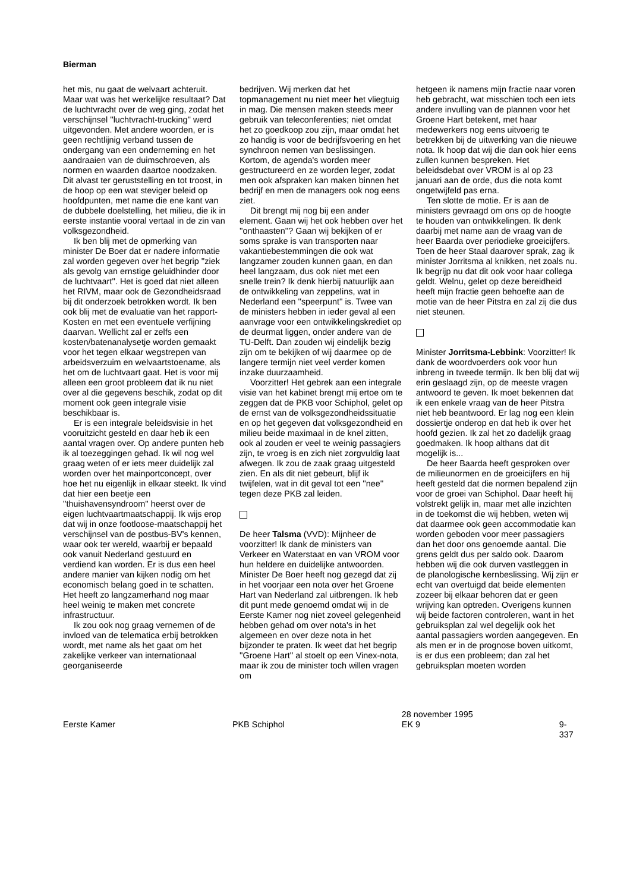Bierman
het mis, nu gaat de welvaart achteruit. Maar wat was het werkelijke resultaat? Dat de luchtvracht over de weg ging, zodat het verschijnsel ''luchtvracht-trucking'' werd uitgevonden. Met andere woorden, er is geen rechtlijnig verband tussen de ondergang van een onderneming en het aandraaien van de duimschroeven, als normen en waarden daartoe noodzaken. Dit alvast ter geruststelling en tot troost, in de hoop op een wat steviger beleid op hoofdpunten, met name die ene kant van de dubbele doelstelling, het milieu, die ik in eerste instantie vooral vertaal in de zin van volksgezondheid.
Ik ben blij met de opmerking van minister De Boer dat er nadere informatie zal worden gegeven over het begrip ''ziek als gevolg van ernstige geluidhinder door de luchtvaart''. Het is goed dat niet alleen het RIVM, maar ook de Gezondheidsraad bij dit onderzoek betrokken wordt. Ik ben ook blij met de evaluatie van het rapport-Kosten en met een eventuele verfijning daarvan. Wellicht zal er zelfs een kosten/batenanalysetje worden gemaakt voor het tegen elkaar wegstrepen van arbeidsverzuim en welvaartstoename, als het om de luchtvaart gaat. Het is voor mij alleen een groot probleem dat ik nu niet over al die gegevens beschik, zodat op dit moment ook geen integrale visie beschikbaar is.
Er is een integrale beleidsvisie in het vooruitzicht gesteld en daar heb ik een aantal vragen over. Op andere punten heb ik al toezeggingen gehad. Ik wil nog wel graag weten of er iets meer duidelijk zal worden over het mainportconcept, over hoe het nu eigenlijk in elkaar steekt. Ik vind dat hier een beetje een ''thuishavensyndroom'' heerst over de eigen luchtvaartmaatschappij. Ik wijs erop dat wij in onze footloose-maatschappij het verschijnsel van de postbus-BV's kennen, waar ook ter wereld, waarbij er bepaald ook vanuit Nederland gestuurd en verdiend kan worden. Er is dus een heel andere manier van kijken nodig om het economisch belang goed in te schatten. Het heeft zo langzamerhand nog maar heel weinig te maken met concrete infrastructuur.
Ik zou ook nog graag vernemen of de invloed van de telematica erbij betrokken wordt, met name als het gaat om het zakelijke verkeer van internationaal georganiseerde
bedrijven. Wij merken dat het topmanagement nu niet meer het vliegtuig in mag. Die mensen maken steeds meer gebruik van teleconferenties; niet omdat het zo goedkoop zou zijn, maar omdat het zo handig is voor de bedrijfsvoering en het synchroon nemen van beslissingen. Kortom, de agenda's worden meer gestructureerd en ze worden leger, zodat men ook afspraken kan maken binnen het bedrijf en men de managers ook nog eens ziet.
Dit brengt mij nog bij een ander element. Gaan wij het ook hebben over het ''onthaasten''? Gaan wij bekijken of er soms sprake is van transporten naar vakantiebestemmingen die ook wat langzamer zouden kunnen gaan, en dan heel langzaam, dus ook niet met een snelle trein? Ik denk hierbij natuurlijk aan de ontwikkeling van zeppelins, wat in Nederland een ''speerpunt'' is. Twee van de ministers hebben in ieder geval al een aanvrage voor een ontwikkelingskrediet op de deurmat liggen, onder andere van de TU-Delft. Dan zouden wij eindelijk bezig zijn om te bekijken of wij daarmee op de langere termijn niet veel verder komen inzake duurzaamheid.
Voorzitter! Het gebrek aan een integrale visie van het kabinet brengt mij ertoe om te zeggen dat de PKB voor Schiphol, gelet op de ernst van de volksgezondheidssituatie en op het gegeven dat volksgezondheid en milieu beide maximaal in de knel zitten, ook al zouden er veel te weinig passagiers zijn, te vroeg is en zich niet zorgvuldig laat afwegen. Ik zou de zaak graag uitgesteld zien. En als dit niet gebeurt, blijf ik twijfelen, wat in dit geval tot een ''nee'' tegen deze PKB zal leiden.
De heer Talsma (VVD): Mijnheer de voorzitter! Ik dank de ministers van Verkeer en Waterstaat en van VROM voor hun heldere en duidelijke antwoorden. Minister De Boer heeft nog gezegd dat zij in het voorjaar een nota over het Groene Hart van Nederland zal uitbrengen. Ik heb dit punt mede genoemd omdat wij in de Eerste Kamer nog niet zoveel gelegenheid hebben gehad om over nota's in het algemeen en over deze nota in het bijzonder te praten. Ik weet dat het begrip ''Groene Hart'' al stoelt op een Vinex-nota, maar ik zou de minister toch willen vragen om
hetgeen ik namens mijn fractie naar voren heb gebracht, wat misschien toch een iets andere invulling van de plannen voor het Groene Hart betekent, met haar medewerkers nog eens uitvoerig te betrekken bij de uitwerking van die nieuwe nota. Ik hoop dat wij die dan ook hier eens zullen kunnen bespreken. Het beleidsdebat over VROM is al op 23 januari aan de orde, dus die nota komt ongetwijfeld pas erna.
Ten slotte de motie. Er is aan de ministers gevraagd om ons op de hoogte te houden van ontwikkelingen. Ik denk daarbij met name aan de vraag van de heer Baarda over periodieke groeicijfers. Toen de heer Staal daarover sprak, zag ik minister Jorritsma al knikken, net zoals nu. Ik begrijp nu dat dit ook voor haar collega geldt. Welnu, gelet op deze bereidheid heeft mijn fractie geen behoefte aan de motie van de heer Pitstra en zal zij die dus niet steunen.
Minister Jorritsma-Lebbink: Voorzitter! Ik dank de woordvoerders ook voor hun inbreng in tweede termijn. Ik ben blij dat wij erin geslaagd zijn, op de meeste vragen antwoord te geven. Ik moet bekennen dat ik een enkele vraag van de heer Pitstra niet heb beantwoord. Er lag nog een klein dossiertje onderop en dat heb ik over het hoofd gezien. Ik zal het zo dadelijk graag goedmaken. Ik hoop althans dat dit mogelijk is...
De heer Baarda heeft gesproken over de milieunormen en de groeicijfers en hij heeft gesteld dat die normen bepalend zijn voor de groei van Schiphol. Daar heeft hij volstrekt gelijk in, maar met alle inzichten in de toekomst die wij hebben, weten wij dat daarmee ook geen accommodatie kan worden geboden voor meer passagiers dan het door ons genoemde aantal. Die grens geldt dus per saldo ook. Daarom hebben wij die ook durven vastleggen in de planologische kernbeslissing. Wij zijn er echt van overtuigd dat beide elementen zozeer bij elkaar behoren dat er geen wrijving kan optreden. Overigens kunnen wij beide factoren controleren, want in het gebruiksplan zal wel degelijk ook het aantal passagiers worden aangegeven. En als men er in de prognose boven uitkomt, is er dus een probleem; dan zal het gebruiksplan moeten worden
Eerste Kamer PKB Schiphol
28 november 1995
EK 9
9-337